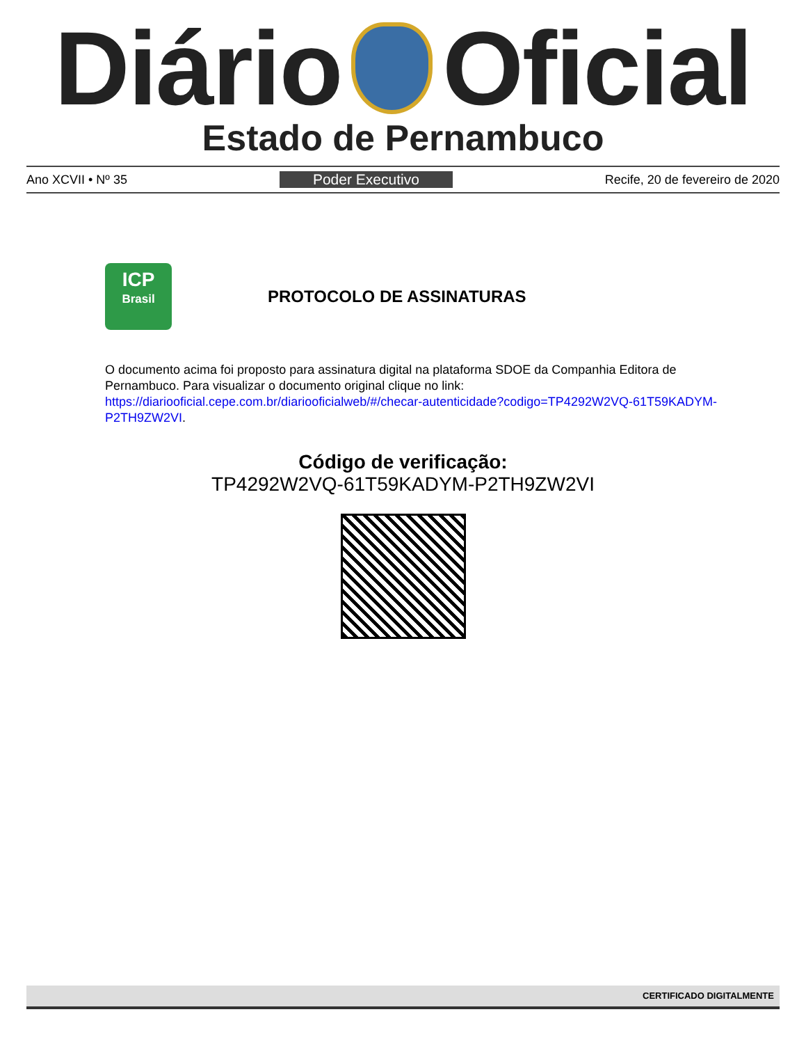Diário Oficial
Estado de Pernambuco
Ano XCVII • Nº 35 Poder Executivo Recife, 20 de fevereiro de 2020
ICP
Brasil
PROTOCOLO DE ASSINATURAS
O documento acima foi proposto para assinatura digital na plataforma SDOE da Companhia Editora de Pernambuco. Para visualizar o documento original clique no link: https://diariooficial.cepe.com.br/diariooficialweb/#/checar-autenticidade?codigo=TP4292W2VQ-61T59KADYM-P2TH9ZW2VI.
Código de verificação:
TP4292W2VQ-61T59KADYM-P2TH9ZW2VI
CERTIFICADO DIGITALMENTE